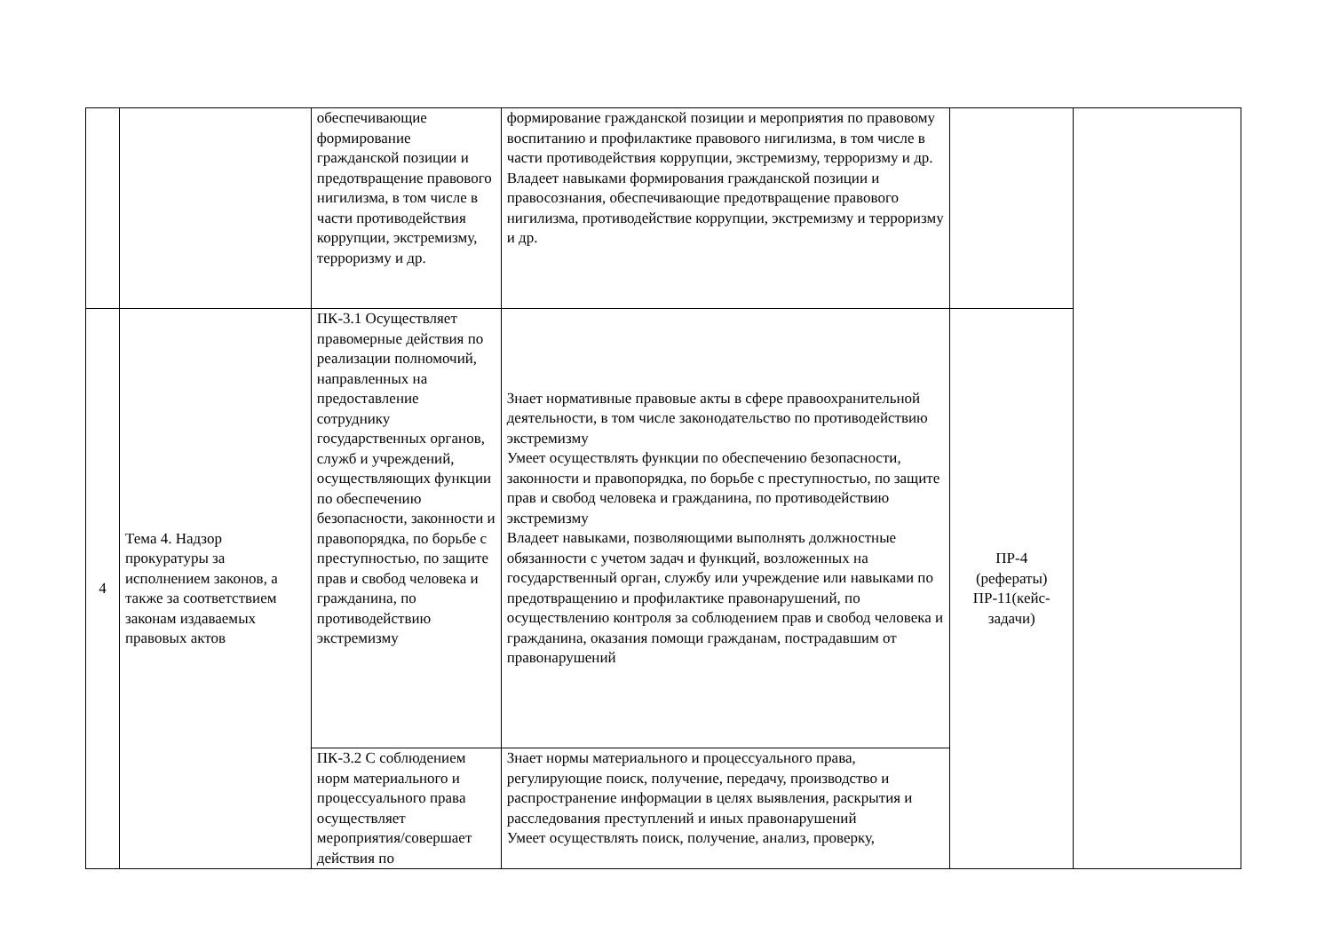| | | обеспечивающие формирование гражданской позиции и предотвращение правового нигилизма, в том числе в части противодействия коррупции, экстремизму, терроризму и др. | формирование гражданской позиции и мероприятия по правовому воспитанию и профилактике правового нигилизма, в том числе в части противодействия коррупции, экстремизму, терроризму и др. Владеет навыками формирования гражданской позиции и правосознания, обеспечивающие предотвращение правового нигилизма, противодействие коррупции, экстремизму и терроризму и др. | | |
| 4 | Тема 4. Надзор прокуратуры за исполнением законов, а также за соответствием законам издаваемых правовых актов | ПК-3.1 Осуществляет правомерные действия по реализации полномочий, направленных на предоставление сотруднику государственных органов, служб и учреждений, осуществляющих функции по обеспечению безопасности, законности и правопорядка, по борьбе с преступностью, по защите прав и свобод человека и гражданина, по противодействию экстремизму | Знает нормативные правовые акты в сфере правоохранительной деятельности, в том числе законодательство по противодействию экстремизму Умеет осуществлять функции по обеспечению безопасности, законности и правопорядка, по борьбе с преступностью, по защите прав и свобод человека и гражданина, по противодействию экстремизму Владеет навыками, позволяющими выполнять должностные обязанности с учетом задач и функций, возложенных на государственный орган, службу или учреждение или навыками по предотвращению и профилактике правонарушений, по осуществлению контроля за соблюдением прав и свобод человека и гражданина, оказания помощи гражданам, пострадавшим от правонарушений | ПР-4 (рефераты) ПР-11(кейс-задачи) | |
| | | ПК-3.2 С соблюдением норм материального и процессуального права осуществляет мероприятия/совершает действия по | Знает нормы материального и процессуального права, регулирующие поиск, получение, передачу, производство и распространение информации в целях выявления, раскрытия и расследования преступлений и иных правонарушений Умеет осуществлять поиск, получение, анализ, проверку, | | |